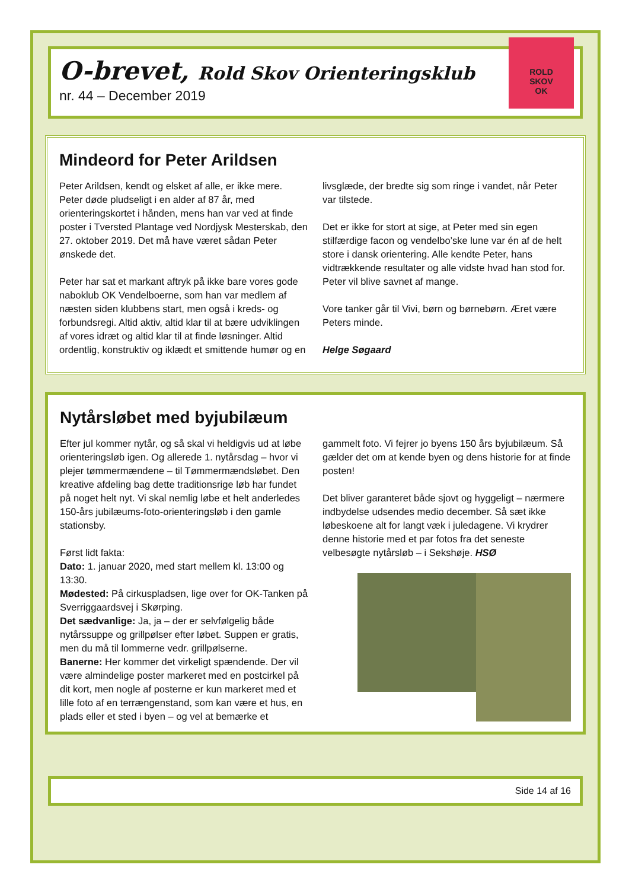O-brevet, Rold Skov Orienteringsklub
nr. 44 – December 2019
ROLD
SKOV
OK
Mindeord for Peter Arildsen
Peter Arildsen, kendt og elsket af alle, er ikke mere. Peter døde pludseligt i en alder af 87 år, med orienteringskortet i hånden, mens han var ved at finde poster i Tversted Plantage ved Nordjysk Mesterskab, den 27. oktober 2019. Det må have været sådan Peter ønskede det.
Peter har sat et markant aftryk på ikke bare vores gode naboklub OK Vendelboerne, som han var medlem af næsten siden klubbens start, men også i kreds- og forbundsregi. Altid aktiv, altid klar til at bære udviklingen af vores idræt og altid klar til at finde løsninger. Altid ordentlig, konstruktiv og iklædt et smittende humør og en livsglæde, der bredte sig som ringe i vandet, når Peter var tilstede.
Det er ikke for stort at sige, at Peter med sin egen stilfærdige facon og vendelbo’ske lune var én af de helt store i dansk orientering. Alle kendte Peter, hans vidtrækkende resultater og alle vidste hvad han stod for. Peter vil blive savnet af mange.
Vore tanker går til Vivi, børn og børnebørn. Æret være Peters minde.
Helge Søgaard
Nytårsløbet med byjubilæum
Efter jul kommer nytår, og så skal vi heldigvis ud at løbe orienteringsløb igen. Og allerede 1. nytårsdag – hvor vi plejer tømmermændene – til Tømmermændsløbet. Den kreative afdeling bag dette traditionsrige løb har fundet på noget helt nyt. Vi skal nemlig løbe et helt anderledes 150-års jubilæums-foto-orienteringsløb i den gamle stationsby.
Først lidt fakta:
Dato: 1. januar 2020, med start mellem kl. 13:00 og 13:30.
Mødested: På cirkuspladsen, lige over for OK-Tanken på Sverriggaardsvej i Skørping.
Det sædvanlige: Ja, ja – der er selvfølgelig både nytårssuppe og grillpølser efter løbet. Suppen er gratis, men du må til lommerne vedr. grillpølserne.
Banerne: Her kommer det virkeligt spændende. Der vil være almindelige poster markeret med en postcirkel på dit kort, men nogle af posterne er kun markeret med et lille foto af en terrængenstand, som kan være et hus, en plads eller et sted i byen – og vel at bemærke et gammelt foto. Vi fejrer jo byens 150 års byjubilæum. Så gælder det om at kende byen og dens historie for at finde posten!
Det bliver garanteret både sjovt og hyggeligt – nærmere indbydelse udsendes medio december. Så sæt ikke løbeskoene alt for langt væk i juledagene. Vi krydrer denne historie med et par fotos fra det seneste velbesøgte nytårsløb – i Sekshøje. HSØ
Side 14 af 16